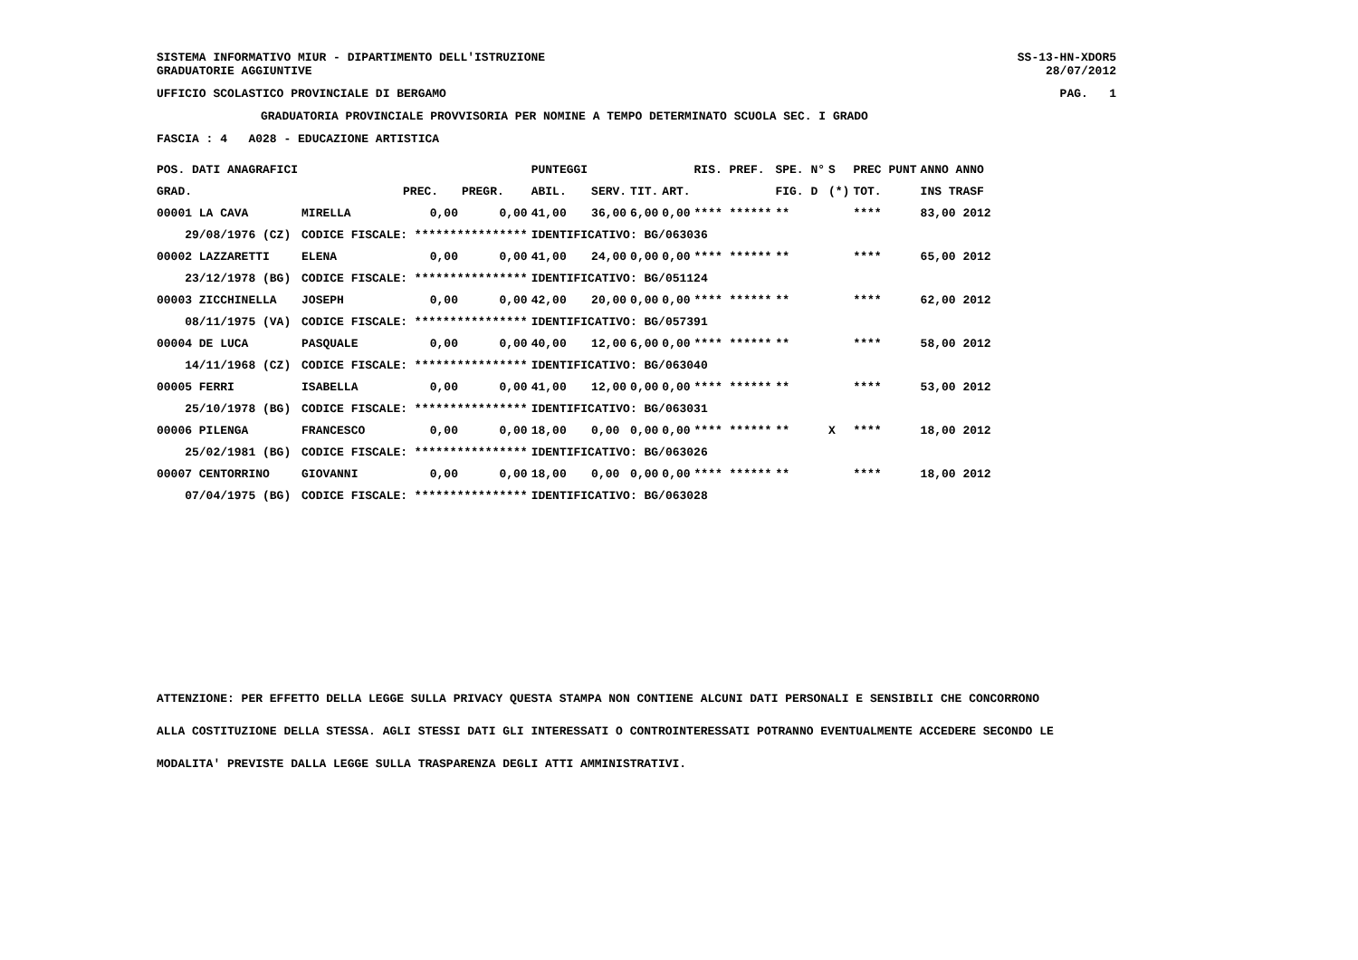SISTEMA INFORMATIVO MIUR - DIPARTIMENTO DELL'ISTRUZIONE SS-13-HN-XDOR5
GRADUATORIE AGGIUNTIVE 28/07/2012
UFFICIO SCOLASTICO PROVINCIALE DI BERGAMO PAG. 1
GRADUATORIA PROVINCIALE PROVVISORIA PER NOMINE A TEMPO DETERMINATO SCUOLA SEC. I GRADO
FASCIA : 4 A028 - EDUCAZIONE ARTISTICA
| POS. DATI ANAGRAFICI | | | | PUNTEGGI | | | | RIS. PREF. | SPE. N° | S | PREC PUNT | ANNO ANNO |
| --- | --- | --- | --- | --- | --- | --- | --- | --- | --- | --- | --- | --- |
| GRAD. | | PREC. | PREGR. | ABIL. | SERV. | TIT. | ART. | | FIG. D | (*) | TOT. | INS TRASF |
| 00001 LA CAVA | MIRELLA | 0,00 | 0,00 | 41,00 | 36,00 | 6,00 | 0,00 | **** ****** | ** | | **** | 83,00 2012 |
| 29/08/1976 (CZ) | CODICE FISCALE: **************** | | | IDENTIFICATIVO: BG/063036 | | | | | | | | |
| 00002 LAZZARETTI | ELENA | 0,00 | 0,00 | 41,00 | 24,00 | 0,00 | 0,00 | **** ****** | ** | | **** | 65,00 2012 |
| 23/12/1978 (BG) | CODICE FISCALE: **************** | | | IDENTIFICATIVO: BG/051124 | | | | | | | | |
| 00003 ZICCHINELLA | JOSEPH | 0,00 | 0,00 | 42,00 | 20,00 | 0,00 | 0,00 | **** ****** | ** | | **** | 62,00 2012 |
| 08/11/1975 (VA) | CODICE FISCALE: **************** | | | IDENTIFICATIVO: BG/057391 | | | | | | | | |
| 00004 DE LUCA | PASQUALE | 0,00 | 0,00 | 40,00 | 12,00 | 6,00 | 0,00 | **** ****** | ** | | **** | 58,00 2012 |
| 14/11/1968 (CZ) | CODICE FISCALE: **************** | | | IDENTIFICATIVO: BG/063040 | | | | | | | | |
| 00005 FERRI | ISABELLA | 0,00 | 0,00 | 41,00 | 12,00 | 0,00 | 0,00 | **** ****** | ** | | **** | 53,00 2012 |
| 25/10/1978 (BG) | CODICE FISCALE: **************** | | | IDENTIFICATIVO: BG/063031 | | | | | | | | |
| 00006 PILENGA | FRANCESCO | 0,00 | 0,00 | 18,00 | 0,00 | 0,00 | 0,00 | **** ****** | ** | X | **** | 18,00 2012 |
| 25/02/1981 (BG) | CODICE FISCALE: **************** | | | IDENTIFICATIVO: BG/063026 | | | | | | | | |
| 00007 CENTORRINO | GIOVANNI | 0,00 | 0,00 | 18,00 | 0,00 | 0,00 | 0,00 | **** ****** | ** | | **** | 18,00 2012 |
| 07/04/1975 (BG) | CODICE FISCALE: **************** | | | IDENTIFICATIVO: BG/063028 | | | | | | | | |
ATTENZIONE: PER EFFETTO DELLA LEGGE SULLA PRIVACY QUESTA STAMPA NON CONTIENE ALCUNI DATI PERSONALI E SENSIBILI CHE CONCORRONO
ALLA COSTITUZIONE DELLA STESSA. AGLI STESSI DATI GLI INTERESSATI O CONTROINTERESSATI POTRANNO EVENTUALMENTE ACCEDERE SECONDO LE
MODALITA' PREVISTE DALLA LEGGE SULLA TRASPARENZA DEGLI ATTI AMMINISTRATIVI.